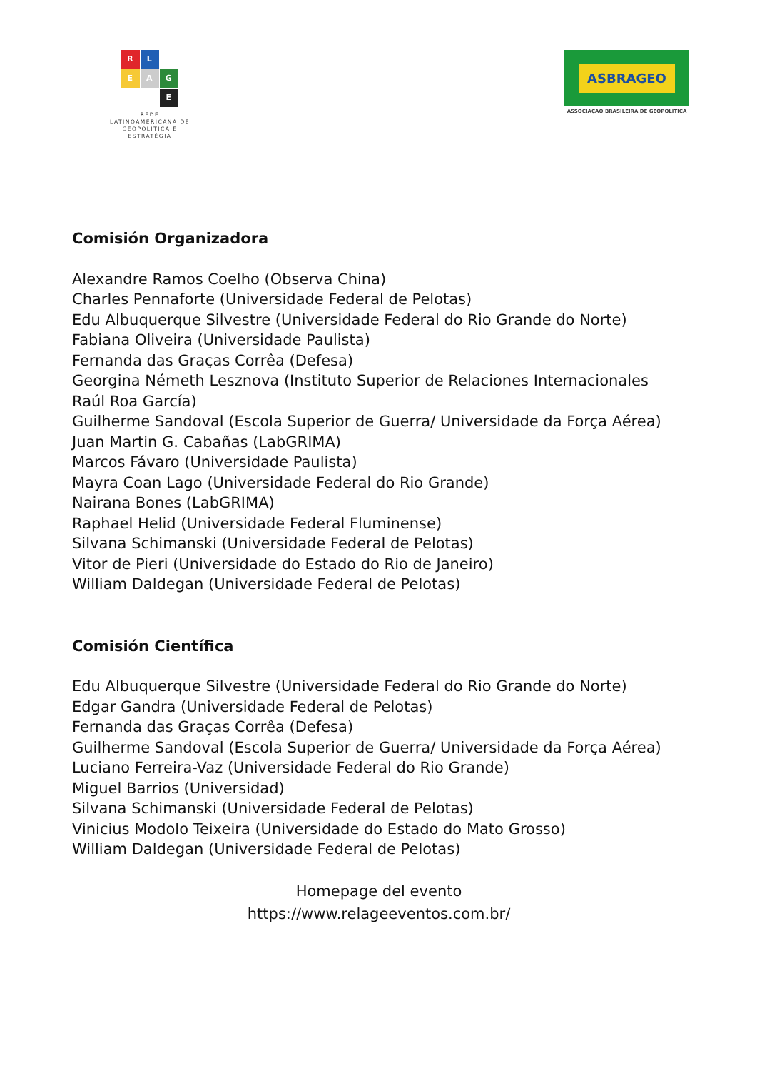R
L
E
A
G
E
REDE
LATINOAMERICANA DE
GEOPOLÍTICA E
ESTRATÉGIA
ASBRAGEO
ASSOCIAÇAO BRASILEIRA DE GEOPOLITICA
Comisión Organizadora
Alexandre Ramos Coelho (Observa China)
Charles Pennaforte (Universidade Federal de Pelotas)
Edu Albuquerque Silvestre (Universidade Federal do Rio Grande do Norte)
Fabiana Oliveira (Universidade Paulista)
Fernanda das Graças Corrêa (Defesa)
Georgina Németh Lesznova (Instituto Superior de Relaciones Internacionales Raúl Roa García)
Guilherme Sandoval (Escola Superior de Guerra/ Universidade da Força Aérea)
Juan Martin G. Cabañas (LabGRIMA)
Marcos Fávaro (Universidade Paulista)
Mayra Coan Lago (Universidade Federal do Rio Grande)
Nairana Bones (LabGRIMA)
Raphael Helid (Universidade Federal Fluminense)
Silvana Schimanski (Universidade Federal de Pelotas)
Vitor de Pieri (Universidade do Estado do Rio de Janeiro)
William Daldegan (Universidade Federal de Pelotas)
Comisión Científica
Edu Albuquerque Silvestre (Universidade Federal do Rio Grande do Norte)
Edgar Gandra (Universidade Federal de Pelotas)
Fernanda das Graças Corrêa (Defesa)
Guilherme Sandoval (Escola Superior de Guerra/ Universidade da Força Aérea)
Luciano Ferreira-Vaz (Universidade Federal do Rio Grande)
Miguel Barrios (Universidad)
Silvana Schimanski (Universidade Federal de Pelotas)
Vinicius Modolo Teixeira (Universidade do Estado do Mato Grosso)
William Daldegan (Universidade Federal de Pelotas)
Homepage del evento
https://www.relageeventos.com.br/